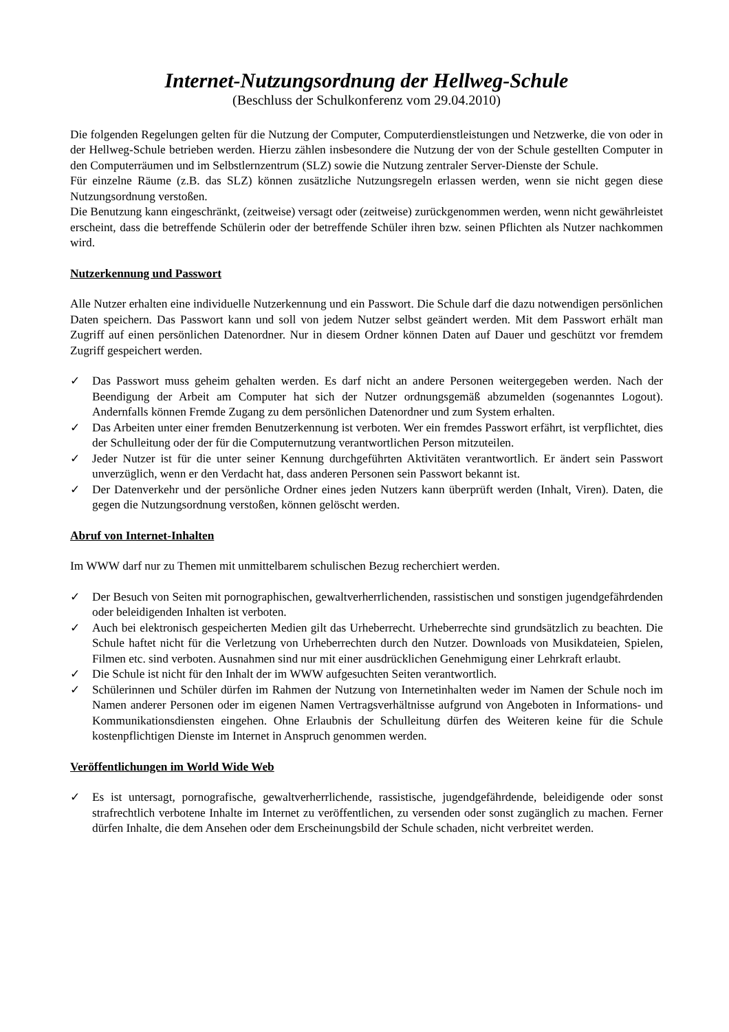Internet-Nutzungsordnung der Hellweg-Schule
(Beschluss der Schulkonferenz vom 29.04.2010)
Die folgenden Regelungen gelten für die Nutzung der Computer, Computerdienstleistungen und Netzwerke, die von oder in der Hellweg-Schule betrieben werden. Hierzu zählen insbesondere die Nutzung der von der Schule gestellten Computer in den Computerräumen und im Selbstlernzentrum (SLZ) sowie die Nutzung zentraler Server-Dienste der Schule.
Für einzelne Räume (z.B. das SLZ) können zusätzliche Nutzungsregeln erlassen werden, wenn sie nicht gegen diese Nutzungsordnung verstoßen.
Die Benutzung kann eingeschränkt, (zeitweise) versagt oder (zeitweise) zurückgenommen werden, wenn nicht gewährleistet erscheint, dass die betreffende Schülerin oder der betreffende Schüler ihren bzw. seinen Pflichten als Nutzer nachkommen wird.
Nutzerkennung und Passwort
Alle Nutzer erhalten eine individuelle Nutzerkennung und ein Passwort. Die Schule darf die dazu notwendigen persönlichen Daten speichern. Das Passwort kann und soll von jedem Nutzer selbst geändert werden. Mit dem Passwort erhält man Zugriff auf einen persönlichen Datenordner. Nur in diesem Ordner können Daten auf Dauer und geschützt vor fremdem Zugriff gespeichert werden.
✓ Das Passwort muss geheim gehalten werden. Es darf nicht an andere Personen weitergegeben werden. Nach der Beendigung der Arbeit am Computer hat sich der Nutzer ordnungsgemäß abzumelden (sogenanntes Logout). Andernfalls können Fremde Zugang zu dem persönlichen Datenordner und zum System erhalten.
✓ Das Arbeiten unter einer fremden Benutzerkennung ist verboten. Wer ein fremdes Passwort erfährt, ist verpflichtet, dies der Schulleitung oder der für die Computernutzung verantwortlichen Person mitzuteilen.
✓ Jeder Nutzer ist für die unter seiner Kennung durchgeführten Aktivitäten verantwortlich. Er ändert sein Passwort unverzüglich, wenn er den Verdacht hat, dass anderen Personen sein Passwort bekannt ist.
✓ Der Datenverkehr und der persönliche Ordner eines jeden Nutzers kann überprüft werden (Inhalt, Viren). Daten, die gegen die Nutzungsordnung verstoßen, können gelöscht werden.
Abruf von Internet-Inhalten
Im WWW darf nur zu Themen mit unmittelbarem schulischen Bezug recherchiert werden.
✓ Der Besuch von Seiten mit pornographischen, gewaltverherrlichenden, rassistischen und sonstigen jugendgefährdenden oder beleidigenden Inhalten ist verboten.
✓ Auch bei elektronisch gespeicherten Medien gilt das Urheberrecht. Urheberrechte sind grundsätzlich zu beachten. Die Schule haftet nicht für die Verletzung von Urheberrechten durch den Nutzer. Downloads von Musikdateien, Spielen, Filmen etc. sind verboten. Ausnahmen sind nur mit einer ausdrücklichen Genehmigung einer Lehrkraft erlaubt.
✓ Die Schule ist nicht für den Inhalt der im WWW aufgesuchten Seiten verantwortlich.
✓ Schülerinnen und Schüler dürfen im Rahmen der Nutzung von Internetinhalten weder im Namen der Schule noch im Namen anderer Personen oder im eigenen Namen Vertragsverhältnisse aufgrund von Angeboten in Informations- und Kommunikationsdiensten eingehen. Ohne Erlaubnis der Schulleitung dürfen des Weiteren keine für die Schule kostenpflichtigen Dienste im Internet in Anspruch genommen werden.
Veröffentlichungen im World Wide Web
✓ Es ist untersagt, pornografische, gewaltverherrlichende, rassistische, jugendgefährdende, beleidigende oder sonst strafrechtlich verbotene Inhalte im Internet zu veröffentlichen, zu versenden oder sonst zugänglich zu machen. Ferner dürfen Inhalte, die dem Ansehen oder dem Erscheinungsbild der Schule schaden, nicht verbreitet werden.